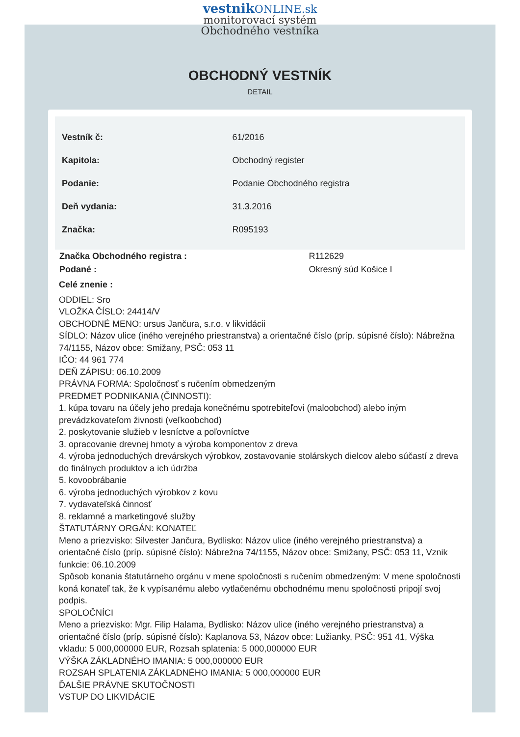vestnik ONLINE.sk
monitorovací systém
Obchodného vestníka
OBCHODNÝ VESTNÍK
DETAIL
| Vestník č: | 61/2016 |
| Kapitola: | Obchodný register |
| Podanie: | Podanie Obchodného registra |
| Deň vydania: | 31.3.2016 |
| Značka: | R095193 |
| Značka Obchodného registra : | R112629 |
| Podané : | Okresný súd Košice I |
Celé znenie :
ODDIEL: Sro
VLOŽKA ČÍSLO: 24414/V
OBCHODNÉ MENO: ursus Jančura, s.r.o. v likvidácii
SÍDLO: Názov ulice (iného verejného priestranstva) a orientačné číslo (príp. súpisné číslo): Nábrežna 74/1155, Názov obce: Smižany, PSČ: 053 11
IČO: 44 961 774
DEŇ ZÁPISU: 06.10.2009
PRÁVNA FORMA: Spoločnosť s ručením obmedzeným
PREDMET PODNIKANIA (ČINNOSTI):
1. kúpa tovaru na účely jeho predaja konečnému spotrebiteľovi (maloobchod) alebo iným prevádzkovateľom živnosti (veľkoobchod)
2. poskytovanie služieb v lesníctve a poľovníctve
3. opracovanie drevnej hmoty a výroba komponentov z dreva
4. výroba jednoduchých drevárskych výrobkov, zostavovanie stolárskych dielcov alebo súčastí z dreva do finálnych produktov a ich údržba
5. kovoobrábanie
6. výroba jednoduchých výrobkov z kovu
7. vydavateľská činnosť
8. reklamné a marketingové služby
ŠTATUTÁRNY ORGÁN: KONATEĽ
Meno a priezvisko: Silvester Jančura, Bydlisko: Názov ulice (iného verejného priestranstva) a orientačné číslo (príp. súpisné číslo): Nábrežna 74/1155, Názov obce: Smižany, PSČ: 053 11, Vznik funkcie: 06.10.2009
Spôsob konania štatutárneho orgánu v mene spoločnosti s ručením obmedzeným: V mene spoločnosti koná konateľ tak, že k vypísanému alebo vytlačenému obchodnému menu spoločnosti pripojí svoj podpis.
SPOLOČNÍCI
Meno a priezvisko: Mgr. Filip Halama, Bydlisko: Názov ulice (iného verejného priestranstva) a orientačné číslo (príp. súpisné číslo): Kaplanova 53, Názov obce: Lužianky, PSČ: 951 41, Výška vkladu: 5 000,000000 EUR, Rozsah splatenia: 5 000,000000 EUR
VÝŠKA ZÁKLADNÉHO IMANIA: 5 000,000000 EUR
ROZSAH SPLATENIA ZÁKLADNÉHO IMANIA: 5 000,000000 EUR
ĎALŠIE PRÁVNE SKUTOČNOSTI
VSTUP DO LIKVIDÁCIE